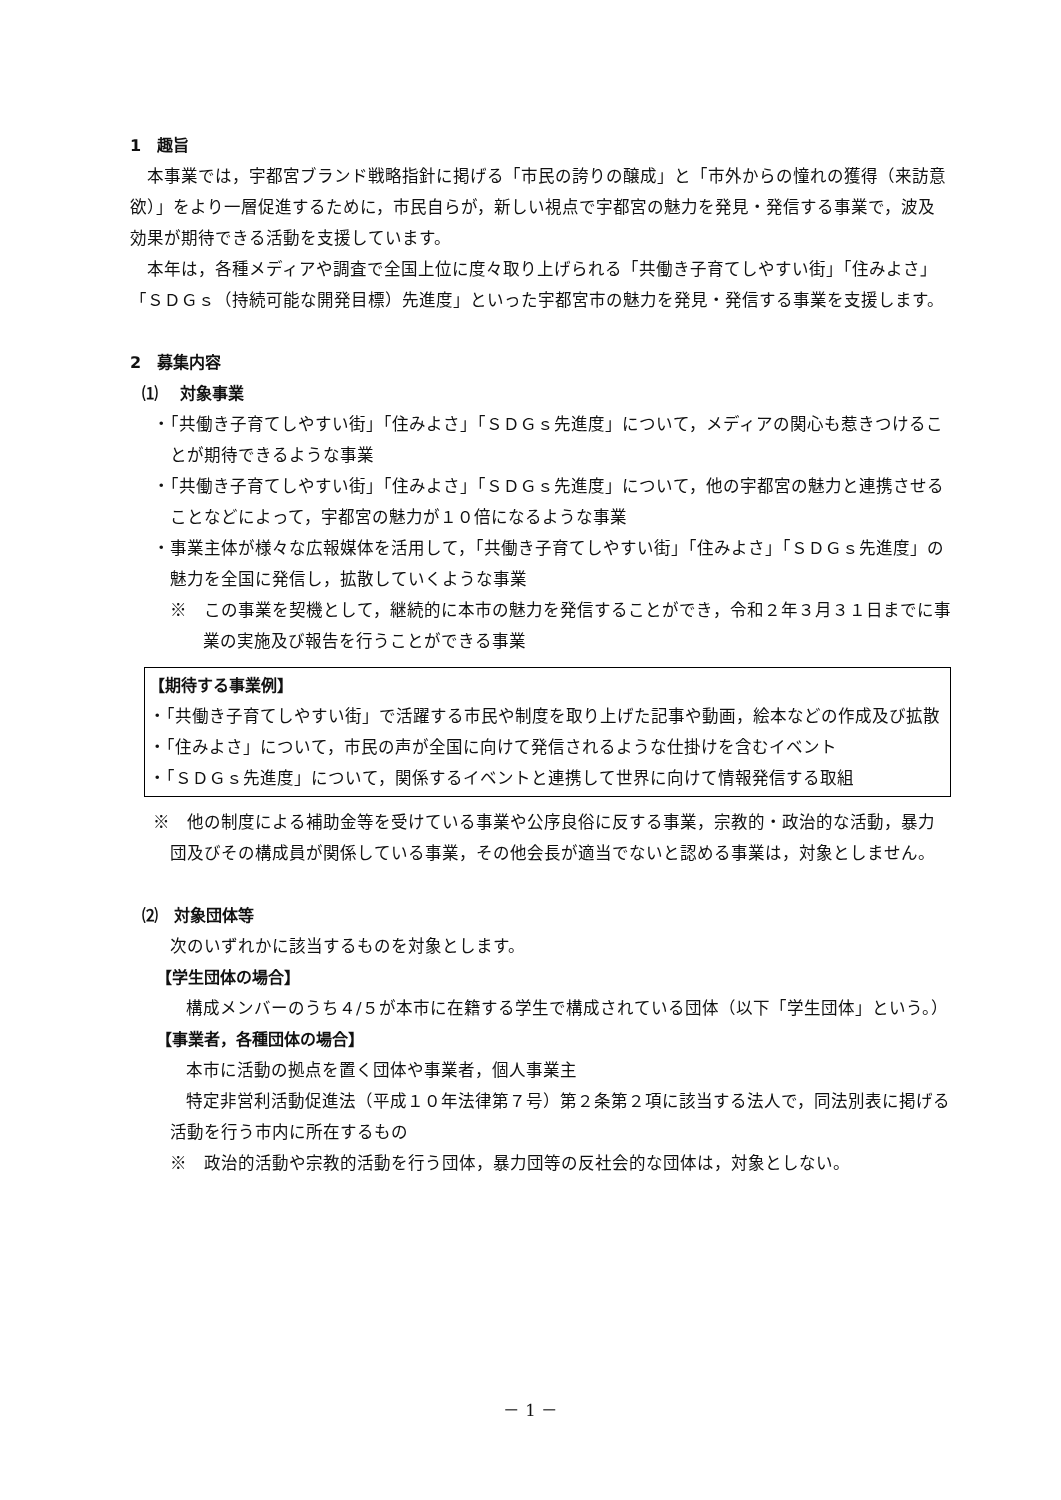1　趣旨
本事業では，宇都宮ブランド戦略指針に掲げる「市民の誇りの醸成」と「市外からの憧れの獲得（来訪意欲）」をより一層促進するために，市民自らが，新しい視点で宇都宮の魅力を発見・発信する事業で，波及効果が期待できる活動を支援しています。
本年は，各種メディアや調査で全国上位に度々取り上げられる「共働き子育てしやすい街」「住みよさ」「ＳＤＧｓ（持続可能な開発目標）先進度」といった宇都宮市の魅力を発見・発信する事業を支援します。
2　募集内容
⑴　 対象事業
・「共働き子育てしやすい街」「住みよさ」「ＳＤＧｓ先進度」について，メディアの関心も惹きつけることが期待できるような事業
・「共働き子育てしやすい街」「住みよさ」「ＳＤＧｓ先進度」について，他の宇都宮の魅力と連携させることなどによって，宇都宮の魅力が１０倍になるような事業
・事業主体が様々な広報媒体を活用して，「共働き子育てしやすい街」「住みよさ」「ＳＤＧｓ先進度」の魅力を全国に発信し，拡散していくような事業
※　この事業を契機として，継続的に本市の魅力を発信することができ，令和２年３月３１日までに事業の実施及び報告を行うことができる事業
【期待する事業例】
・「共働き子育てしやすい街」で活躍する市民や制度を取り上げた記事や動画，絵本などの作成及び拡散
・「住みよさ」について，市民の声が全国に向けて発信されるような仕掛けを含むイベント
・「ＳＤＧｓ先進度」について，関係するイベントと連携して世界に向けて情報発信する取組
※　他の制度による補助金等を受けている事業や公序良俗に反する事業，宗教的・政治的な活動，暴力団及びその構成員が関係している事業，その他会長が適当でないと認める事業は，対象としません。
⑵　対象団体等
次のいずれかに該当するものを対象とします。
【学生団体の場合】
構成メンバーのうち４/５が本市に在籍する学生で構成されている団体（以下「学生団体」という。）
【事業者，各種団体の場合】
本市に活動の拠点を置く団体や事業者，個人事業主
特定非営利活動促進法（平成１０年法律第７号）第２条第２項に該当する法人で，同法別表に掲げる活動を行う市内に所在するもの
※　政治的活動や宗教的活動を行う団体，暴力団等の反社会的な団体は，対象としない。
－ 1 －